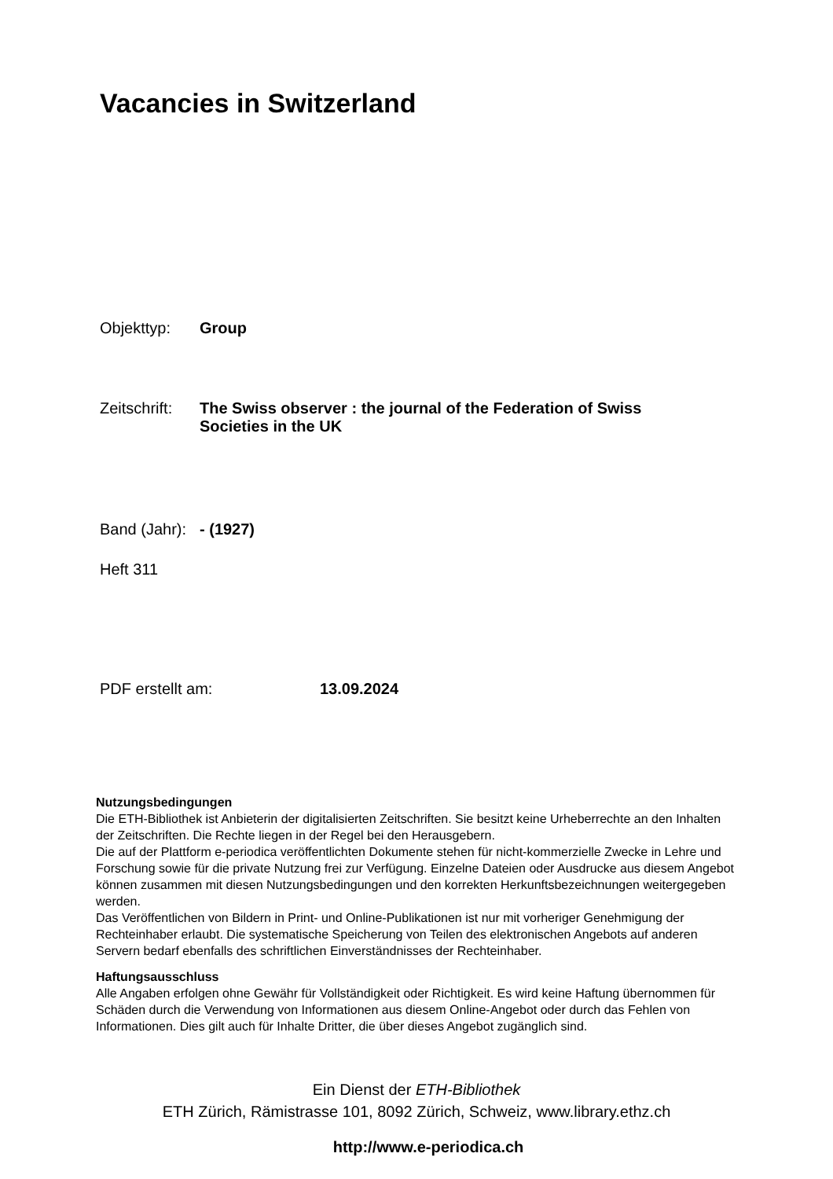Vacancies in Switzerland
Objekttyp: Group
Zeitschrift: The Swiss observer : the journal of the Federation of Swiss Societies in the UK
Band (Jahr): - (1927)
Heft 311
PDF erstellt am: 13.09.2024
Nutzungsbedingungen
Die ETH-Bibliothek ist Anbieterin der digitalisierten Zeitschriften. Sie besitzt keine Urheberrechte an den Inhalten der Zeitschriften. Die Rechte liegen in der Regel bei den Herausgebern.
Die auf der Plattform e-periodica veröffentlichten Dokumente stehen für nicht-kommerzielle Zwecke in Lehre und Forschung sowie für die private Nutzung frei zur Verfügung. Einzelne Dateien oder Ausdrucke aus diesem Angebot können zusammen mit diesen Nutzungsbedingungen und den korrekten Herkunftsbezeichnungen weitergegeben werden.
Das Veröffentlichen von Bildern in Print- und Online-Publikationen ist nur mit vorheriger Genehmigung der Rechteinhaber erlaubt. Die systematische Speicherung von Teilen des elektronischen Angebots auf anderen Servern bedarf ebenfalls des schriftlichen Einverständnisses der Rechteinhaber.
Haftungsausschluss
Alle Angaben erfolgen ohne Gewähr für Vollständigkeit oder Richtigkeit. Es wird keine Haftung übernommen für Schäden durch die Verwendung von Informationen aus diesem Online-Angebot oder durch das Fehlen von Informationen. Dies gilt auch für Inhalte Dritter, die über dieses Angebot zugänglich sind.
Ein Dienst der ETH-Bibliothek
ETH Zürich, Rämistrasse 101, 8092 Zürich, Schweiz, www.library.ethz.ch
http://www.e-periodica.ch